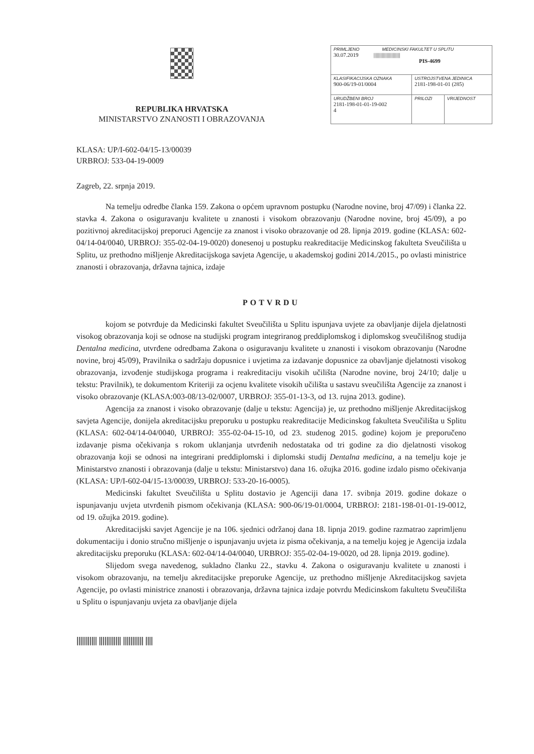REPUBLIKA HRVATSKA
MINISTARSTVO ZNANOSTI I OBRAZOVANJA
| PRIMLJENO MEDICINSKI FAKULTET U SPLITU 30.07.2019 //////////////////////// PIS-4699 | | |
| KLASIFIKACIJSKA OZNAKA 900-06/19-01/0004 | USTROJSTVENA JEDINICA 2181-198-01-01 (285) | |
| URUDŽBENI BROJ 2181-198-01-01-19-002 4 | PRILOZI | VRIJEDNOST |
KLASA: UP/I-602-04/15-13/00039
URBROJ: 533-04-19-0009
Zagreb, 22. srpnja 2019.
Na temelju odredbe članka 159. Zakona o općem upravnom postupku (Narodne novine, broj 47/09) i članka 22. stavka 4. Zakona o osiguravanju kvalitete u znanosti i visokom obrazovanju (Narodne novine, broj 45/09), a po pozitivnoj akreditacijskoj preporuci Agencije za znanost i visoko obrazovanje od 28. lipnja 2019. godine (KLASA: 602-04/14-04/0040, URBROJ: 355-02-04-19-0020) donesenoj u postupku reakreditacije Medicinskog fakulteta Sveučilišta u Splitu, uz prethodno mišljenje Akreditacijskoga savjeta Agencije, u akademskoj godini 2014./2015., po ovlasti ministrice znanosti i obrazovanja, državna tajnica, izdaje
POTVRDU
kojom se potvrđuje da Medicinski fakultet Sveučilišta u Splitu ispunjava uvjete za obavljanje dijela djelatnosti visokog obrazovanja koji se odnose na studijski program integriranog preddiplomskog i diplomskog sveučilišnog studija Dentalna medicina, utvrđene odredbama Zakona o osiguravanju kvalitete u znanosti i visokom obrazovanju (Narodne novine, broj 45/09), Pravilnika o sadržaju dopusnice i uvjetima za izdavanje dopusnice za obavljanje djelatnosti visokog obrazovanja, izvođenje studijskoga programa i reakreditaciju visokih učilišta (Narodne novine, broj 24/10; dalje u tekstu: Pravilnik), te dokumentom Kriteriji za ocjenu kvalitete visokih učilišta u sastavu sveučilišta Agencije za znanost i visoko obrazovanje (KLASA:003-08/13-02/0007, URBROJ: 355-01-13-3, od 13. rujna 2013. godine).
Agencija za znanost i visoko obrazovanje (dalje u tekstu: Agencija) je, uz prethodno mišljenje Akreditacijskog savjeta Agencije, donijela akreditacijsku preporuku u postupku reakreditacije Medicinskog fakulteta Sveučilišta u Splitu (KLASA: 602-04/14-04/0040, URBROJ: 355-02-04-15-10, od 23. studenog 2015. godine) kojom je preporučeno izdavanje pisma očekivanja s rokom uklanjanja utvrđenih nedostataka od tri godine za dio djelatnosti visokog obrazovanja koji se odnosi na integrirani preddiplomski i diplomski studij Dentalna medicina, a na temelju koje je Ministarstvo znanosti i obrazovanja (dalje u tekstu: Ministarstvo) dana 16. ožujka 2016. godine izdalo pismo očekivanja (KLASA: UP/I-602-04/15-13/00039, URBROJ: 533-20-16-0005).
Medicinski fakultet Sveučilišta u Splitu dostavio je Agenciji dana 17. svibnja 2019. godine dokaze o ispunjavanju uvjeta utvrđenih pismom očekivanja (KLASA: 900-06/19-01/0004, URBROJ: 2181-198-01-01-19-0012, od 19. ožujka 2019. godine).
Akreditacijski savjet Agencije je na 106. sjednici održanoj dana 18. lipnja 2019. godine razmatrao zaprimljenu dokumentaciju i donio stručno mišljenje o ispunjavanju uvjeta iz pisma očekivanja, a na temelju kojeg je Agencija izdala akreditacijsku preporuku (KLASA: 602-04/14-04/0040, URBROJ: 355-02-04-19-0020, od 28. lipnja 2019. godine).
Slijedom svega navedenog, sukladno članku 22., stavku 4. Zakona o osiguravanju kvalitete u znanosti i visokom obrazovanju, na temelju akreditacijske preporuke Agencije, uz prethodno mišljenje Akreditacijskog savjeta Agencije, po ovlasti ministrice znanosti i obrazovanja, državna tajnica izdaje potvrdu Medicinskom fakultetu Sveučilišta u Splitu o ispunjavanju uvjeta za obavljanje dijela
||||||||||| |||||||||||| ||||||||||| ||||